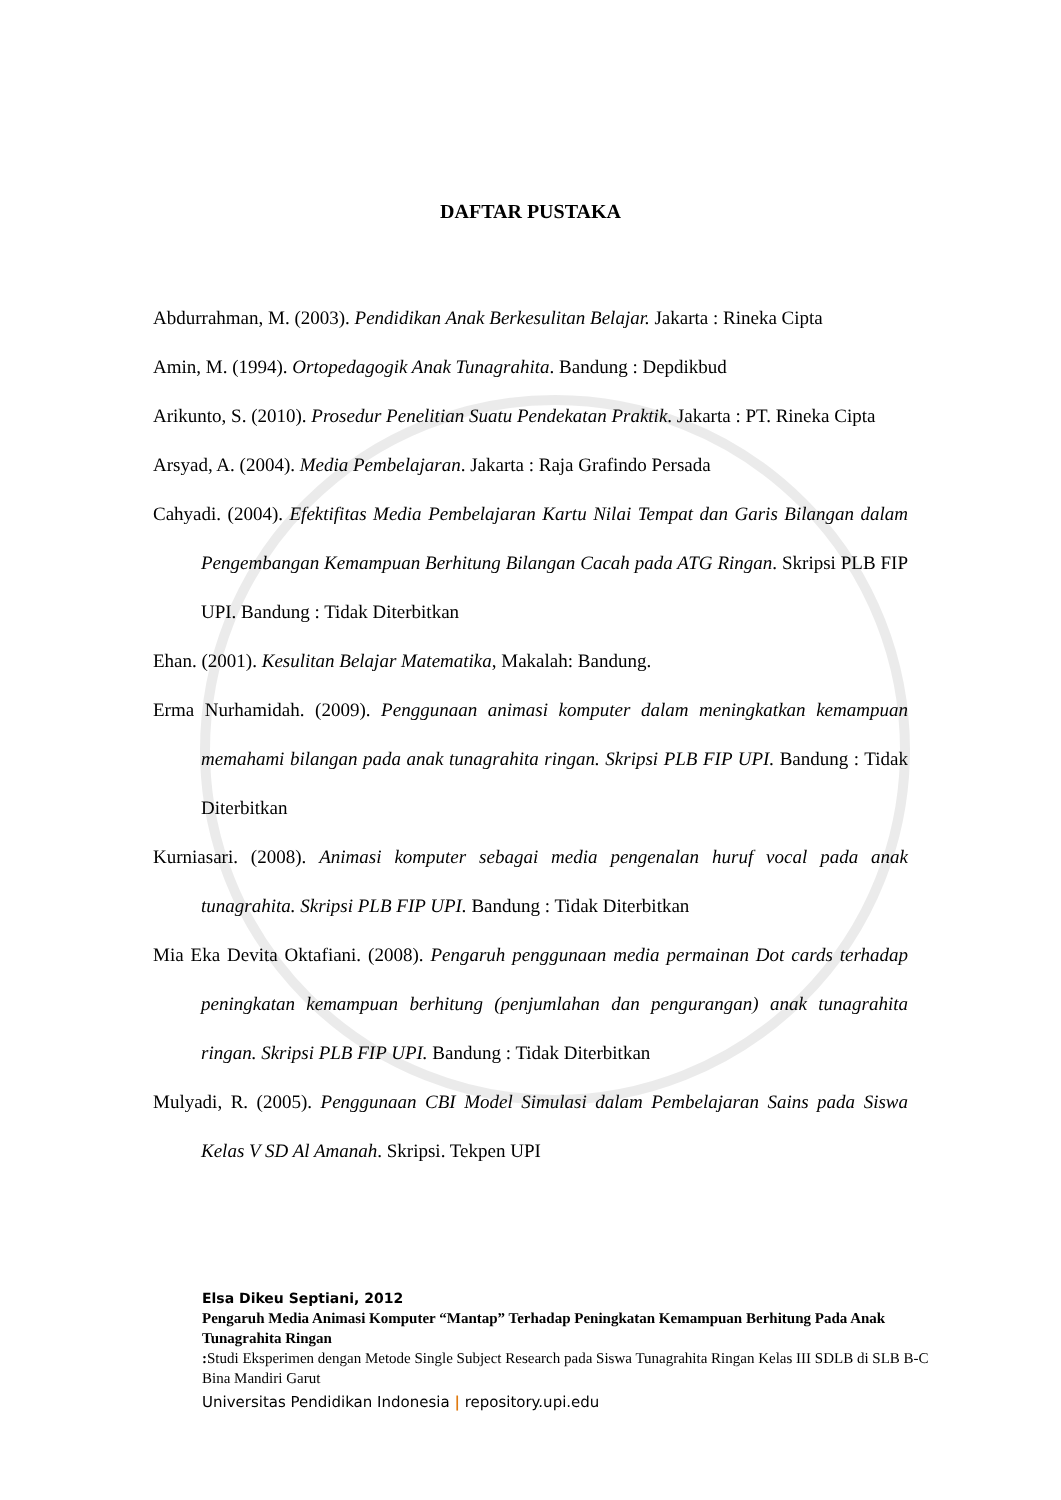DAFTAR PUSTAKA
Abdurrahman, M. (2003). Pendidikan Anak Berkesulitan Belajar. Jakarta : Rineka Cipta
Amin, M. (1994). Ortopedagogik Anak Tunagrahita. Bandung : Depdikbud
Arikunto, S. (2010). Prosedur Penelitian Suatu Pendekatan Praktik. Jakarta : PT. Rineka Cipta
Arsyad, A. (2004). Media Pembelajaran. Jakarta : Raja Grafindo Persada
Cahyadi. (2004). Efektifitas Media Pembelajaran Kartu Nilai Tempat dan Garis Bilangan dalam Pengembangan Kemampuan Berhitung Bilangan Cacah pada ATG Ringan. Skripsi PLB FIP UPI. Bandung : Tidak Diterbitkan
Ehan. (2001). Kesulitan Belajar Matematika, Makalah: Bandung.
Erma Nurhamidah. (2009). Penggunaan animasi komputer dalam meningkatkan kemampuan memahami bilangan pada anak tunagrahita ringan. Skripsi PLB FIP UPI. Bandung : Tidak Diterbitkan
Kurniasari. (2008). Animasi komputer sebagai media pengenalan huruf vocal pada anak tunagrahita. Skripsi PLB FIP UPI. Bandung : Tidak Diterbitkan
Mia Eka Devita Oktafiani. (2008). Pengaruh penggunaan media permainan Dot cards terhadap peningkatan kemampuan berhitung (penjumlahan dan pengurangan) anak tunagrahita ringan. Skripsi PLB FIP UPI. Bandung : Tidak Diterbitkan
Mulyadi, R. (2005). Penggunaan CBI Model Simulasi dalam Pembelajaran Sains pada Siswa Kelas V SD Al Amanah. Skripsi. Tekpen UPI
Elsa Dikeu Septiani, 2012
Pengaruh Media Animasi Komputer “Mantap” Terhadap Peningkatan Kemampuan Berhitung Pada Anak Tunagrahita Ringan
: Studi Eksperimen dengan Metode Single Subject Research pada Siswa Tunagrahita Ringan Kelas III SDLB di SLB B-C Bina Mandiri Garut
Universitas Pendidikan Indonesia | repository.upi.edu